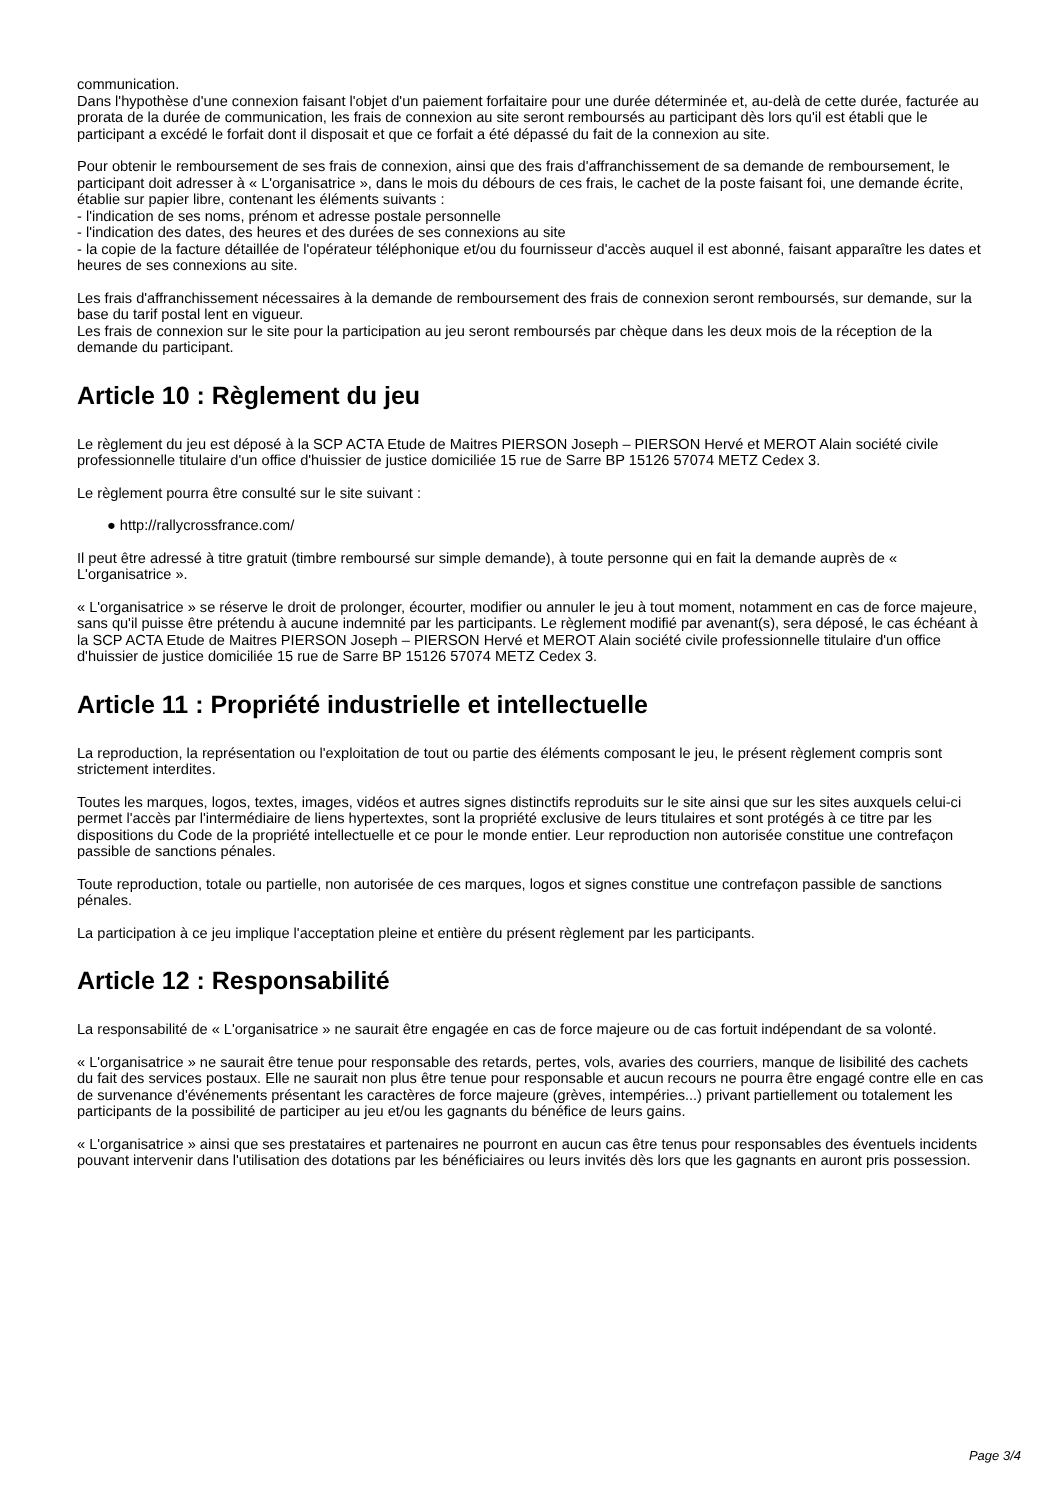communication.
Dans l'hypothèse d'une connexion faisant l'objet d'un paiement forfaitaire pour une durée déterminée et, au-delà de cette durée, facturée au prorata de la durée de communication, les frais de connexion au site seront remboursés au participant dès lors qu'il est établi que le participant a excédé le forfait dont il disposait et que ce forfait a été dépassé du fait de la connexion au site.
Pour obtenir le remboursement de ses frais de connexion, ainsi que des frais d'affranchissement de sa demande de remboursement, le participant doit adresser à « L'organisatrice », dans le mois du débours de ces frais, le cachet de la poste faisant foi, une demande écrite, établie sur papier libre, contenant les éléments suivants :
- l'indication de ses noms, prénom et adresse postale personnelle
- l'indication des dates, des heures et des durées de ses connexions au site
- la copie de la facture détaillée de l'opérateur téléphonique et/ou du fournisseur d'accès auquel il est abonné, faisant apparaître les dates et heures de ses connexions au site.
Les frais d'affranchissement nécessaires à la demande de remboursement des frais de connexion seront remboursés, sur demande, sur la base du tarif postal lent en vigueur.
Les frais de connexion sur le site pour la participation au jeu seront remboursés par chèque dans les deux mois de la réception de la demande du participant.
Article 10 : Règlement du jeu
Le règlement du jeu est déposé à la SCP ACTA Etude de Maitres PIERSON Joseph – PIERSON Hervé et MEROT Alain société civile professionnelle titulaire d'un office d'huissier de justice domiciliée 15 rue de Sarre BP 15126 57074 METZ Cedex 3.
Le règlement pourra être consulté sur le site suivant :
● http://rallycrossfrance.com/
Il peut être adressé à titre gratuit (timbre remboursé sur simple demande), à toute personne qui en fait la demande auprès de « L'organisatrice ».
« L'organisatrice » se réserve le droit de prolonger, écourter, modifier ou annuler le jeu à tout moment, notamment en cas de force majeure, sans qu'il puisse être prétendu à aucune indemnité par les participants. Le règlement modifié par avenant(s), sera déposé, le cas échéant à la SCP ACTA Etude de Maitres PIERSON Joseph – PIERSON Hervé et MEROT Alain société civile professionnelle titulaire d'un office d'huissier de justice domiciliée 15 rue de Sarre BP 15126 57074 METZ Cedex 3.
Article 11 : Propriété industrielle et intellectuelle
La reproduction, la représentation ou l'exploitation de tout ou partie des éléments composant le jeu, le présent règlement compris sont strictement interdites.
Toutes les marques, logos, textes, images, vidéos et autres signes distinctifs reproduits sur le site ainsi que sur les sites auxquels celui-ci permet l'accès par l'intermédiaire de liens hypertextes, sont la propriété exclusive de leurs titulaires et sont protégés à ce titre par les dispositions du Code de la propriété intellectuelle et ce pour le monde entier. Leur reproduction non autorisée constitue une contrefaçon passible de sanctions pénales.
Toute reproduction, totale ou partielle, non autorisée de ces marques, logos et signes constitue une contrefaçon passible de sanctions pénales.
La participation à ce jeu implique l'acceptation pleine et entière du présent règlement par les participants.
Article 12 : Responsabilité
La responsabilité de « L'organisatrice » ne saurait être engagée en cas de force majeure ou de cas fortuit indépendant de sa volonté.
« L'organisatrice » ne saurait être tenue pour responsable des retards, pertes, vols, avaries des courriers, manque de lisibilité des cachets du fait des services postaux. Elle ne saurait non plus être tenue pour responsable et aucun recours ne pourra être engagé contre elle en cas de survenance d'événements présentant les caractères de force majeure (grèves, intempéries...) privant partiellement ou totalement les participants de la possibilité de participer au jeu et/ou les gagnants du bénéfice de leurs gains.
« L'organisatrice » ainsi que ses prestataires et partenaires ne pourront en aucun cas être tenus pour responsables des éventuels incidents pouvant intervenir dans l'utilisation des dotations par les bénéficiaires ou leurs invités dès lors que les gagnants en auront pris possession.
Page 3/4